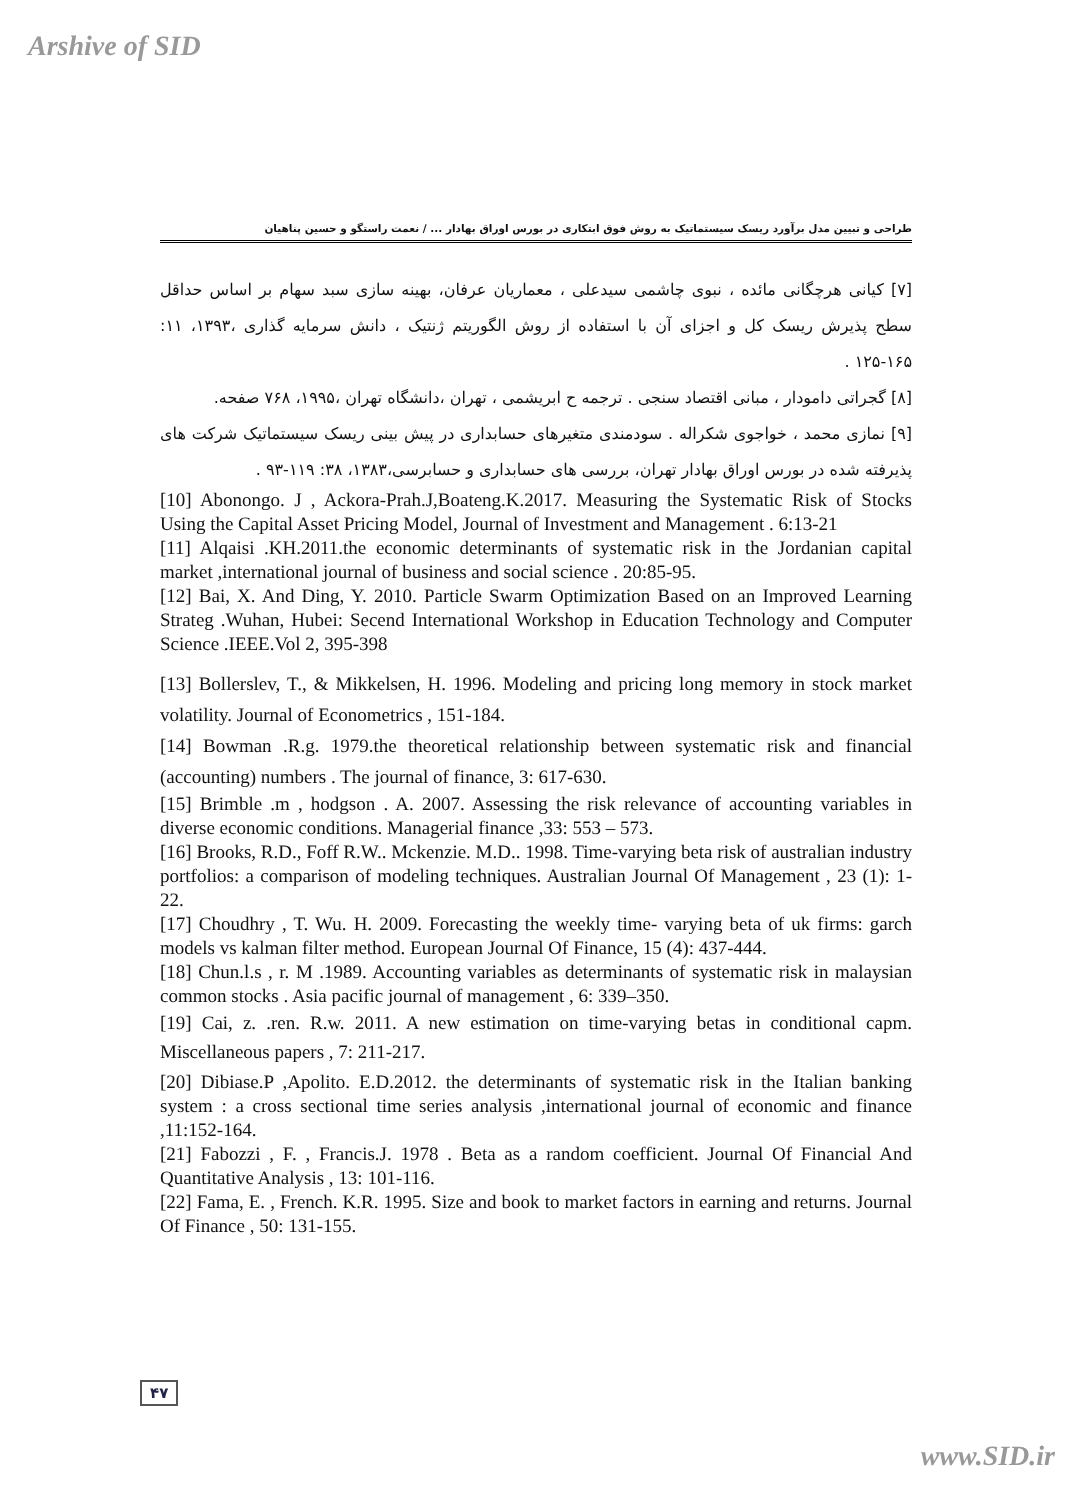Arshive of SID
طراحی و تبیین مدل برآورد ریسک سیستماتیک به روش فوق ابتکاری در بورس اوراق بهادار ... / نعمت راستگو و حسین پناهیان
[۷] کیانی هرچگانی مائده ، نبوی چاشمی سیدعلی ، معماریان عرفان، بهینه سازی سبد سهام بر اساس حداقل سطح پذیرش ریسک کل و اجزای آن با استفاده از روش الگوریتم ژنتیک ، دانش سرمایه گذاری ،۱۳۹۳، ۱۱: ۱۶۵-۱۲۵ .
[۸] گجراتی دامودار ، مبانی اقتصاد سنجی . ترجمه ح ابریشمی ، تهران ،دانشگاه تهران ،۱۹۹۵، ۷۶۸ صفحه.
[۹] نمازی محمد ، خواجوی شکراله . سودمندی متغیرهای حسابداری در پیش بینی ریسک سیستماتیک شرکت های پذیرفته شده در بورس اوراق بهادار تهران، بررسی های حسابداری و حسابرسی،۱۳۸۳، ۳۸: ۱۱۹-۹۳ .
[10] Abonongo. J , Ackora-Prah.J,Boateng.K.2017. Measuring the Systematic Risk of Stocks Using the Capital Asset Pricing Model, Journal of Investment and Management . 6:13-21
[11] Alqaisi .KH.2011.the economic determinants of systematic risk in the Jordanian capital market ,international journal of business and social science . 20:85-95.
[12] Bai, X. And Ding, Y. 2010. Particle Swarm Optimization Based on an Improved Learning Strateg .Wuhan, Hubei: Secend International Workshop in Education Technology and Computer Science .IEEE.Vol 2, 395-398
[13] Bollerslev, T., & Mikkelsen, H. 1996. Modeling and pricing long memory in stock market volatility. Journal of Econometrics , 151-184.
[14] Bowman .R.g. 1979.the theoretical relationship between systematic risk and financial (accounting) numbers . The journal of finance, 3: 617-630.
[15] Brimble .m , hodgson . A. 2007. Assessing the risk relevance of accounting variables in diverse economic conditions. Managerial finance ,33: 553 – 573.
[16] Brooks, R.D., Foff R.W.. Mckenzie. M.D.. 1998. Time-varying beta risk of australian industry portfolios: a comparison of modeling techniques. Australian Journal Of Management , 23 (1): 1-22.
[17] Choudhry , T. Wu. H. 2009. Forecasting the weekly time- varying beta of uk firms: garch models vs kalman filter method. European Journal Of Finance, 15 (4): 437-444.
[18] Chun.l.s , r. M .1989. Accounting variables as determinants of systematic risk in malaysian common stocks . Asia pacific journal of management , 6: 339–350.
[19] Cai, z. .ren. R.w. 2011. A new estimation on time-varying betas in conditional capm. Miscellaneous papers , 7: 211-217.
[20] Dibiase.P ,Apolito. E.D.2012. the determinants of systematic risk in the Italian banking system : a cross sectional time series analysis ,international journal of economic and finance ,11:152-164.
[21] Fabozzi , F. , Francis.J. 1978 . Beta as a random coefficient. Journal Of Financial And Quantitative Analysis , 13: 101-116.
[22] Fama, E. , French. K.R. 1995. Size and book to market factors in earning and returns. Journal Of Finance , 50: 131-155.
۴۷
www.SID.ir